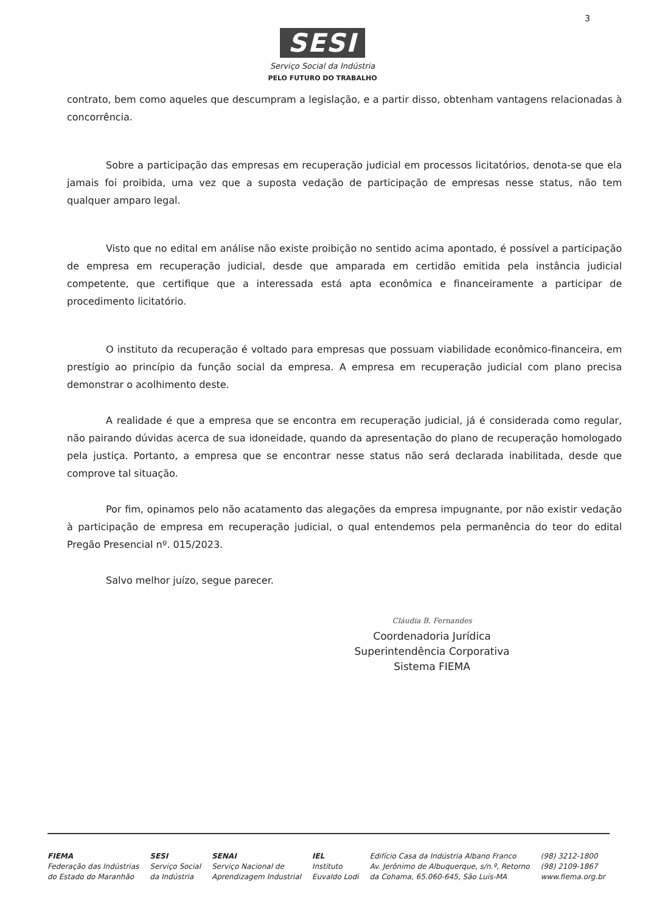3
SESI
Serviço Social da Indústria
PELO FUTURO DO TRABALHO
contrato, bem como aqueles que descumpram a legislação, e a partir disso, obtenham vantagens relacionadas à concorrência.
Sobre a participação das empresas em recuperação judicial em processos licitatórios, denota-se que ela jamais foi proibida, uma vez que a suposta vedação de participação de empresas nesse status, não tem qualquer amparo legal.
Visto que no edital em análise não existe proibição no sentido acima apontado, é possível a participação de empresa em recuperação judicial, desde que amparada em certidão emitida pela instância judicial competente, que certifique que a interessada está apta econômica e financeiramente a participar de procedimento licitatório.
O instituto da recuperação é voltado para empresas que possuam viabilidade econômico-financeira, em prestígio ao princípio da função social da empresa. A empresa em recuperação judicial com plano precisa demonstrar o acolhimento deste.
A realidade é que a empresa que se encontra em recuperação judicial, já é considerada como regular, não pairando dúvidas acerca de sua idoneidade, quando da apresentação do plano de recuperação homologado pela justiça. Portanto, a empresa que se encontrar nesse status não será declarada inabilitada, desde que comprove tal situação.
Por fim, opinamos pelo não acatamento das alegações da empresa impugnante, por não existir vedação à participação de empresa em recuperação judicial, o qual entendemos pela permanência do teor do edital Pregão Presencial nº. 015/2023.
Salvo melhor juízo, segue parecer.
Cláudia B. Fernandes
Coordenadoria Jurídica
Superintendência Corporativa
Sistema FIEMA
FIEMA
Federação das Indústrias
do Estado do Maranhão
SESI
Serviço Social
da Indústria
SENAI
Serviço Nacional de
Aprendizagem Industrial
IEL
Instituto
Euvaldo Lodi
Edifício Casa da Indústria Albano Franco
Av. Jerônimo de Albuquerque, s/n.º, Retorno
da Cohama, 65.060-645, São Luís-MA
(98) 3212-1800
(98) 2109-1867
www.fiema.org.br